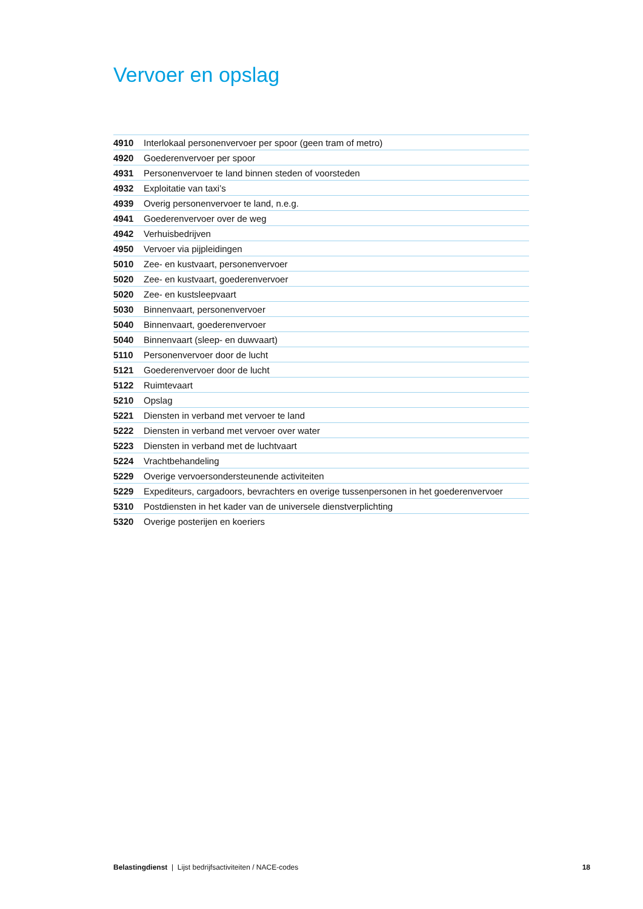Vervoer en opslag
| 4910 | Interlokaal personenvervoer per spoor (geen tram of metro) |
| 4920 | Goederenvervoer per spoor |
| 4931 | Personenvervoer te land binnen steden of voorsteden |
| 4932 | Exploitatie van taxi’s |
| 4939 | Overig personenvervoer te land, n.e.g. |
| 4941 | Goederenvervoer over de weg |
| 4942 | Verhuisbedrijven |
| 4950 | Vervoer via pijpleidingen |
| 5010 | Zee- en kustvaart, personenvervoer |
| 5020 | Zee- en kustvaart, goederenvervoer |
| 5020 | Zee- en kustsleepvaart |
| 5030 | Binnenvaart, personenvervoer |
| 5040 | Binnenvaart, goederenvervoer |
| 5040 | Binnenvaart (sleep- en duwvaart) |
| 5110 | Personenvervoer door de lucht |
| 5121 | Goederenvervoer door de lucht |
| 5122 | Ruimtevaart |
| 5210 | Opslag |
| 5221 | Diensten in verband met vervoer te land |
| 5222 | Diensten in verband met vervoer over water |
| 5223 | Diensten in verband met de luchtvaart |
| 5224 | Vrachtbehandeling |
| 5229 | Overige vervoersondersteunende activiteiten |
| 5229 | Expediteurs, cargadoors, bevrachters en overige tussenpersonen in het goederenvervoer |
| 5310 | Postdiensten in het kader van de universele dienstverplichting |
| 5320 | Overige posterijen en koeriers |
Belastingdienst | Lijst bedrijfsactiviteiten / NACE-codes 18